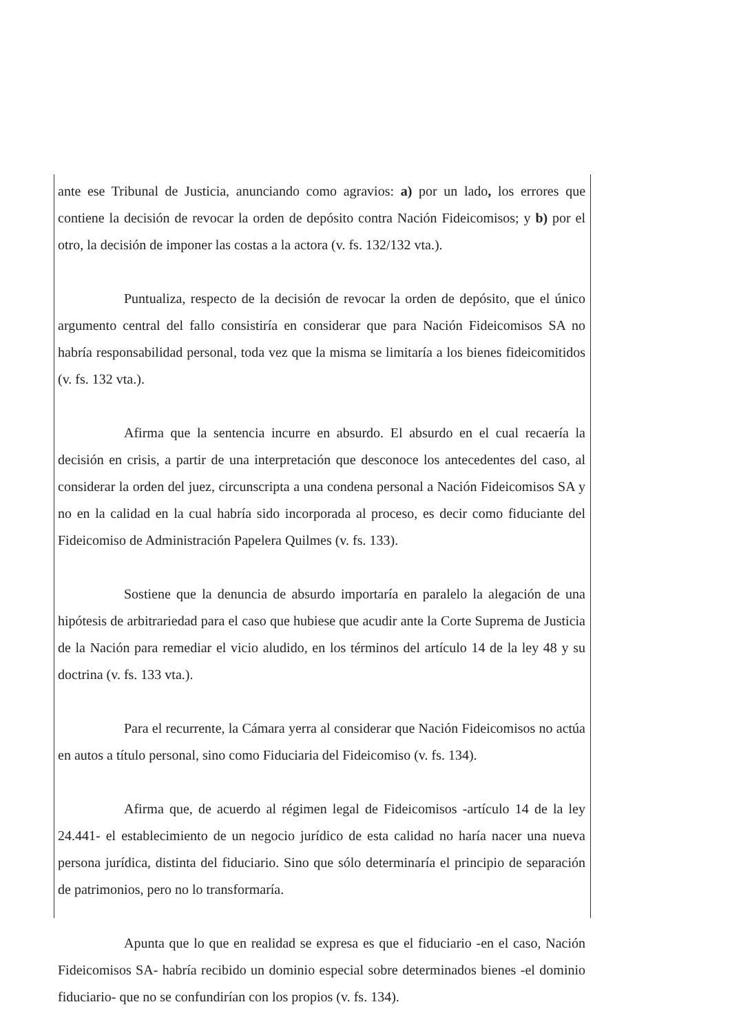ante ese Tribunal de Justicia, anunciando como agravios: a) por un lado, los errores que contiene la decisión de revocar la orden de depósito contra Nación Fideicomisos; y b) por el otro, la decisión de imponer las costas a la actora (v. fs. 132/132 vta.).
Puntualiza, respecto de la decisión de revocar la orden de depósito, que el único argumento central del fallo consistiría en considerar que para Nación Fideicomisos SA no habría responsabilidad personal, toda vez que la misma se limitaría a los bienes fideicomitidos (v. fs. 132 vta.).
Afirma que la sentencia incurre en absurdo. El absurdo en el cual recaería la decisión en crisis, a partir de una interpretación que desconoce los antecedentes del caso, al considerar la orden del juez, circunscripta a una condena personal a Nación Fideicomisos SA y no en la calidad en la cual habría sido incorporada al proceso, es decir como fiduciante del Fideicomiso de Administración Papelera Quilmes (v. fs. 133).
Sostiene que la denuncia de absurdo importaría en paralelo la alegación de una hipótesis de arbitrariedad para el caso que hubiese que acudir ante la Corte Suprema de Justicia de la Nación para remediar el vicio aludido, en los términos del artículo 14 de la ley 48 y su doctrina (v. fs. 133 vta.).
Para el recurrente, la Cámara yerra al considerar que Nación Fideicomisos no actúa en autos a título personal, sino como Fiduciaria del Fideicomiso (v. fs. 134).
Afirma que, de acuerdo al régimen legal de Fideicomisos -artículo 14 de la ley 24.441- el establecimiento de un negocio jurídico de esta calidad no haría nacer una nueva persona jurídica, distinta del fiduciario. Sino que sólo determinaría el principio de separación de patrimonios, pero no lo transformaría.
Apunta que lo que en realidad se expresa es que el fiduciario -en el caso, Nación Fideicomisos SA- habría recibido un dominio especial sobre determinados bienes -el dominio fiduciario- que no se confundirían con los propios (v. fs. 134).